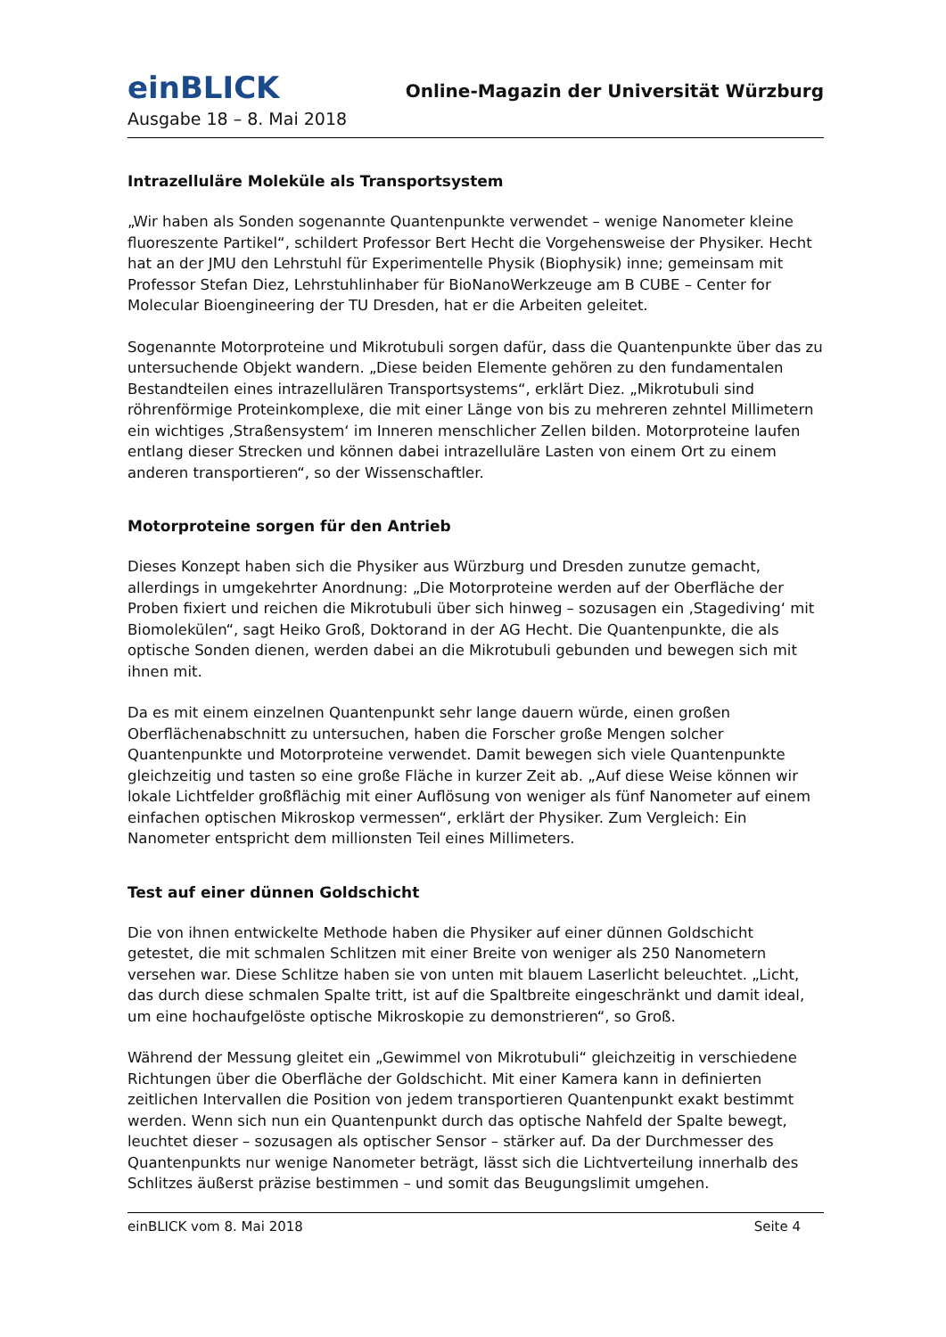einBLICK
Online-Magazin der Universität Würzburg
Ausgabe 18 – 8. Mai 2018
Intrazelluläre Moleküle als Transportsystem
„Wir haben als Sonden sogenannte Quantenpunkte verwendet – wenige Nanometer kleine fluoreszente Partikel“, schildert Professor Bert Hecht die Vorgehensweise der Physiker. Hecht hat an der JMU den Lehrstuhl für Experimentelle Physik (Biophysik) inne; gemeinsam mit Professor Stefan Diez, Lehrstuhlinhaber für BioNanoWerkzeuge am B CUBE – Center for Molecular Bioengineering der TU Dresden, hat er die Arbeiten geleitet.
Sogenannte Motorproteine und Mikrotubuli sorgen dafür, dass die Quantenpunkte über das zu untersuchende Objekt wandern. „Diese beiden Elemente gehören zu den fundamentalen Bestandteilen eines intrazellulären Transportsystems“, erklärt Diez. „Mikrotubuli sind röhrenförmige Proteinkomplexe, die mit einer Länge von bis zu mehreren zehntel Millimetern ein wichtiges ‚Straßensystem‘ im Inneren menschlicher Zellen bilden. Motorproteine laufen entlang dieser Strecken und können dabei intrazelluläre Lasten von einem Ort zu einem anderen transportieren“, so der Wissenschaftler.
Motorproteine sorgen für den Antrieb
Dieses Konzept haben sich die Physiker aus Würzburg und Dresden zunutze gemacht, allerdings in umgekehrter Anordnung: „Die Motorproteine werden auf der Oberfläche der Proben fixiert und reichen die Mikrotubuli über sich hinweg – sozusagen ein ‚Stagediving‘ mit Biomolekülen“, sagt Heiko Groß, Doktorand in der AG Hecht. Die Quantenpunkte, die als optische Sonden dienen, werden dabei an die Mikrotubuli gebunden und bewegen sich mit ihnen mit.
Da es mit einem einzelnen Quantenpunkt sehr lange dauern würde, einen großen Oberflächenabschnitt zu untersuchen, haben die Forscher große Mengen solcher Quantenpunkte und Motorproteine verwendet. Damit bewegen sich viele Quantenpunkte gleichzeitig und tasten so eine große Fläche in kurzer Zeit ab. „Auf diese Weise können wir lokale Lichtfelder großflächig mit einer Auflösung von weniger als fünf Nanometer auf einem einfachen optischen Mikroskop vermessen“, erklärt der Physiker. Zum Vergleich: Ein Nanometer entspricht dem millionsten Teil eines Millimeters.
Test auf einer dünnen Goldschicht
Die von ihnen entwickelte Methode haben die Physiker auf einer dünnen Goldschicht getestet, die mit schmalen Schlitzen mit einer Breite von weniger als 250 Nanometern versehen war. Diese Schlitze haben sie von unten mit blauem Laserlicht beleuchtet. „Licht, das durch diese schmalen Spalte tritt, ist auf die Spaltbreite eingeschränkt und damit ideal, um eine hochaufgelöste optische Mikroskopie zu demonstrieren“, so Groß.
Während der Messung gleitet ein „Gewimmel von Mikrotubuli“ gleichzeitig in verschiedene Richtungen über die Oberfläche der Goldschicht. Mit einer Kamera kann in definierten zeitlichen Intervallen die Position von jedem transportieren Quantenpunkt exakt bestimmt werden. Wenn sich nun ein Quantenpunkt durch das optische Nahfeld der Spalte bewegt, leuchtet dieser – sozusagen als optischer Sensor – stärker auf. Da der Durchmesser des Quantenpunkts nur wenige Nanometer beträgt, lässt sich die Lichtverteilung innerhalb des Schlitzes äußerst präzise bestimmen – und somit das Beugungslimit umgehen.
einBLICK vom 8. Mai 2018 Seite 4